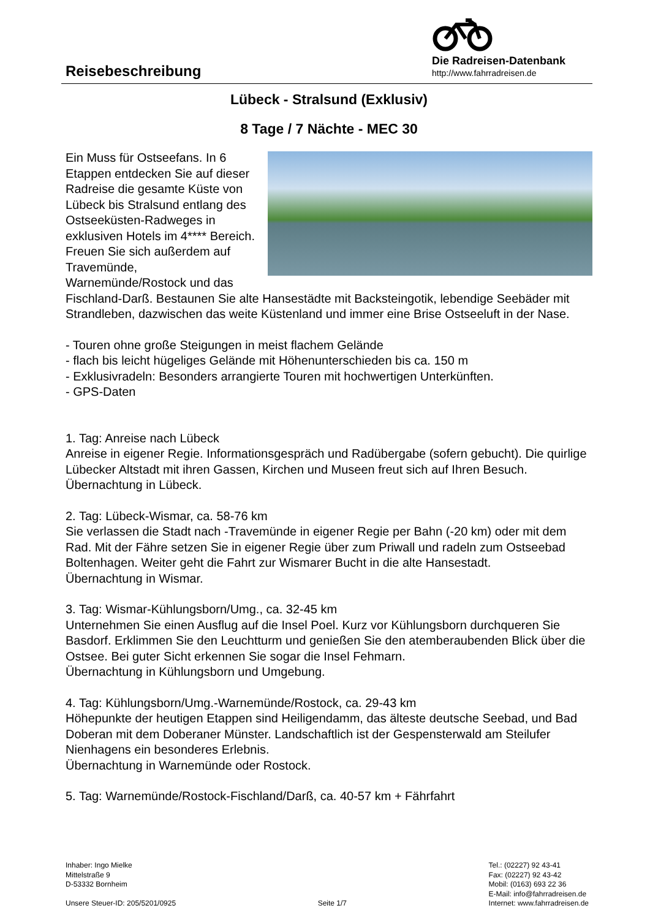Reisebeschreibung
Die Radreisen-Datenbank
http://www.fahrradreisen.de
Lübeck - Stralsund (Exklusiv)
8 Tage / 7 Nächte - MEC 30
Ein Muss für Ostseefans. In 6 Etappen entdecken Sie auf dieser Radreise die gesamte Küste von Lübeck bis Stralsund entlang des Ostseeküsten-Radweges in exklusiven Hotels im 4**** Bereich. Freuen Sie sich außerdem auf Travemünde, Warnemünde/Rostock und das Fischland-Darß. Bestaunen Sie alte Hansestädte mit Backsteingotik, lebendige Seebäder mit Strandleben, dazwischen das weite Küstenland und immer eine Brise Ostseeluft in der Nase.
- Touren ohne große Steigungen in meist flachem Gelände
- flach bis leicht hügeliges Gelände mit Höhenunterschieden bis ca. 150 m
- Exklusivradeln: Besonders arrangierte Touren mit hochwertigen Unterkünften.
- GPS-Daten
1. Tag: Anreise nach Lübeck
Anreise in eigener Regie. Informationsgespräch und Radübergabe (sofern gebucht). Die quirlige Lübecker Altstadt mit ihren Gassen, Kirchen und Museen freut sich auf Ihren Besuch.
Übernachtung in Lübeck.
2. Tag: Lübeck-Wismar, ca. 58-76 km
Sie verlassen die Stadt nach -Travemünde in eigener Regie per Bahn (-20 km) oder mit dem Rad. Mit der Fähre setzen Sie in eigener Regie über zum Priwall und radeln zum Ostseebad Boltenhagen. Weiter geht die Fahrt zur Wismarer Bucht in die alte Hansestadt.
Übernachtung in Wismar.
3. Tag: Wismar-Kühlungsborn/Umg., ca. 32-45 km
Unternehmen Sie einen Ausflug auf die Insel Poel. Kurz vor Kühlungsborn durchqueren Sie Basdorf. Erklimmen Sie den Leuchtturm und genießen Sie den atemberaubenden Blick über die Ostsee. Bei guter Sicht erkennen Sie sogar die Insel Fehmarn.
Übernachtung in Kühlungsborn und Umgebung.
4. Tag: Kühlungsborn/Umg.-Warnemünde/Rostock, ca. 29-43 km
Höhepunkte der heutigen Etappen sind Heiligendamm, das älteste deutsche Seebad, und Bad Doberan mit dem Doberaner Münster. Landschaftlich ist der Gespensterwald am Steilufer Nienhagens ein besonderes Erlebnis.
Übernachtung in Warnemünde oder Rostock.
5. Tag: Warnemünde/Rostock-Fischland/Darß, ca. 40-57 km + Fährfahrt
Inhaber: Ingo Mielke
Mittelstraße 9
D-53332 Bornheim
Unsere Steuer-ID: 205/5201/0925
Seite 1/7 Tel.: (02227) 92 43-41
Fax: (02227) 92 43-42
Mobil: (0163) 693 22 36
E-Mail: info@fahrradreisen.de
Internet: www.fahrradreisen.de